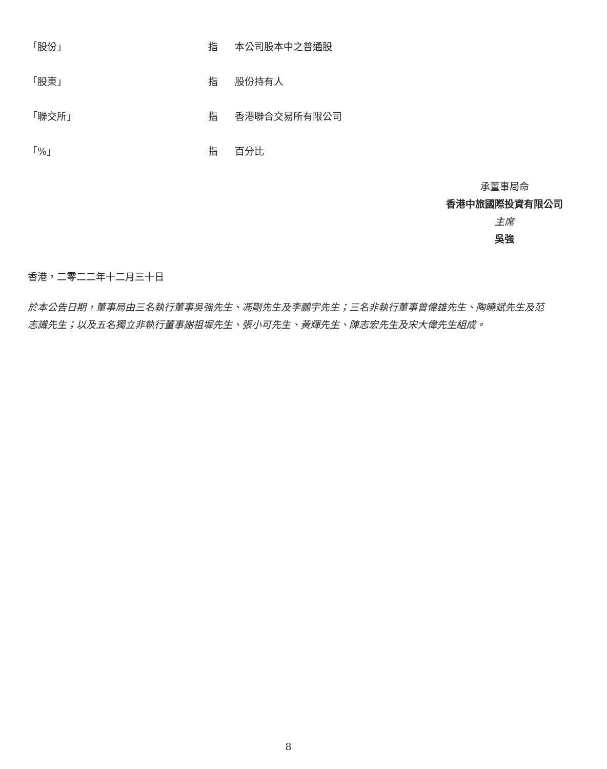| 「股份」 | 指 | 本公司股本中之普通股 |
| 「股東」 | 指 | 股份持有人 |
| 「聯交所」 | 指 | 香港聯合交易所有限公司 |
| 「%」 | 指 | 百分比 |
承董事局命
香港中旅國際投資有限公司
主席
吳強
香港，二零二二年十二月三十日
於本公告日期，董事局由三名執行董事吳強先生、馮剛先生及李鵬宇先生；三名非執行董事曾偉雄先生、陶曉斌先生及范志識先生；以及五名獨立非執行董事謝祖墀先生、張小可先生、黃輝先生、陳志宏先生及宋大偉先生組成。
8